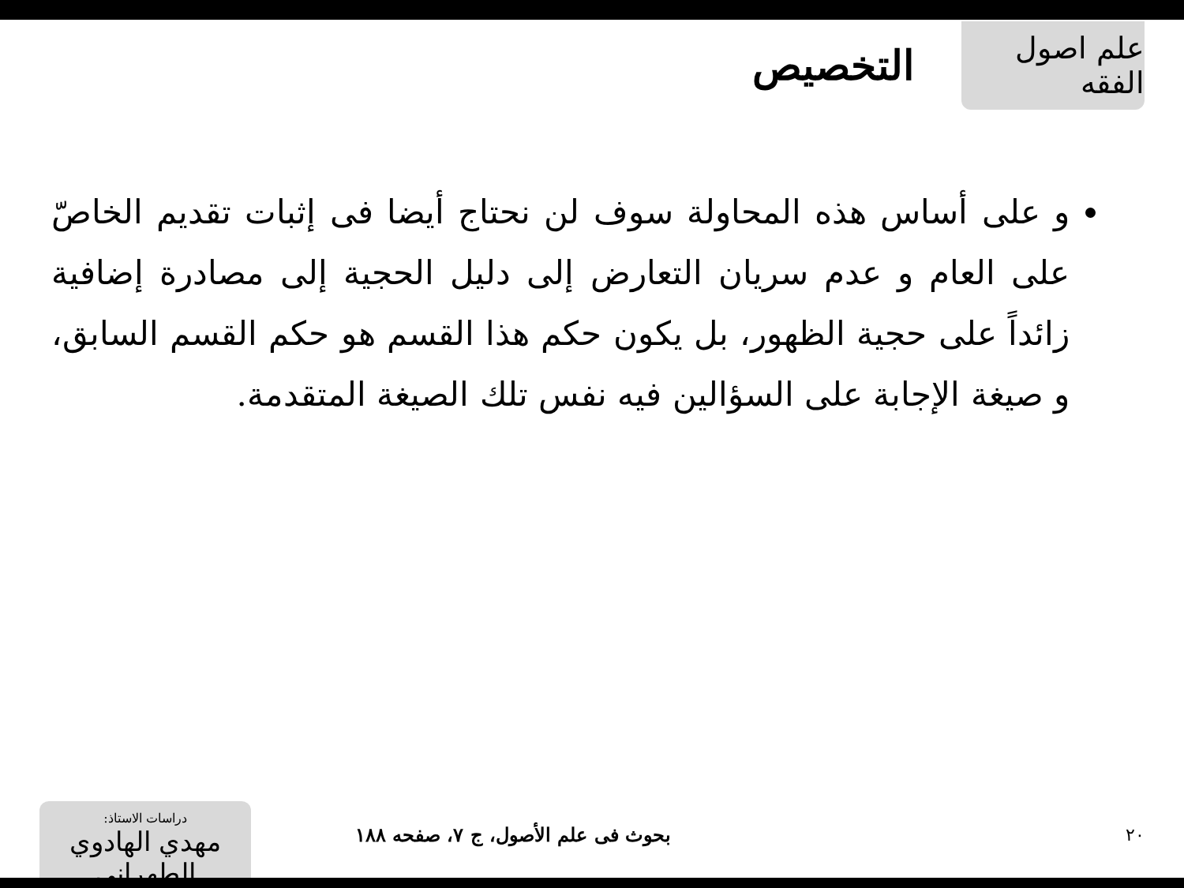علم اصول الفقه
التخصيص
و على أساس هذه المحاولة سوف لن نحتاج أيضا فى إثبات تقديم الخاصّ على العام و عدم سريان التعارض إلى دليل الحجية إلى مصادرة إضافية زائداً على حجية الظهور، بل يكون حكم هذا القسم هو حكم القسم السابق، و صيغة الإجابة على السؤالين فيه نفس تلك الصيغة المتقدمة.
٢٠
بحوث فى علم الأصول، ج ٧، صفحه ١٨٨
دراسات الاستاذ:
مهدي الهادوي الطهراني